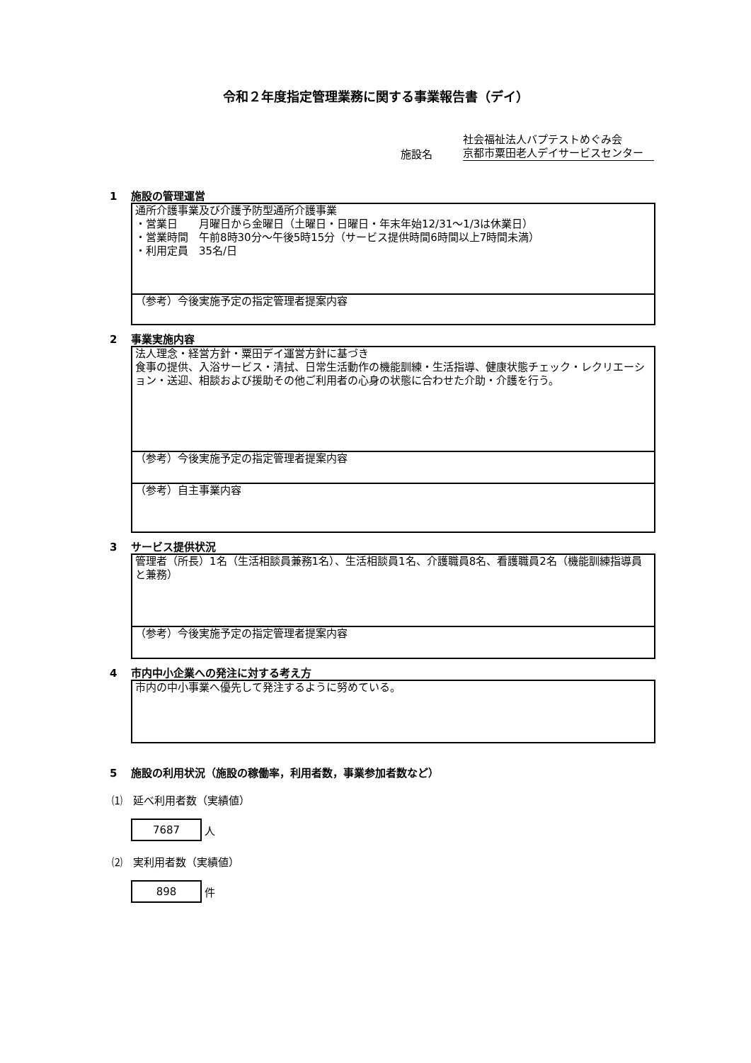令和２年度指定管理業務に関する事業報告書（デイ）
施設名
社会福祉法人バプテストめぐみ会
京都市粟田老人デイサービスセンター
1 施設の管理運営
通所介護事業及び介護予防型通所介護事業
・営業日　　月曜日から金曜日（土曜日・日曜日・年末年始12/31～1/3は休業日）
・営業時間　午前8時30分～午後5時15分（サービス提供時間6時間以上7時間未満）
・利用定員　35名/日
（参考）今後実施予定の指定管理者提案内容
2 事業実施内容
法人理念・経営方針・粟田デイ運営方針に基づき
食事の提供、入浴サービス・清拭、日常生活動作の機能訓練・生活指導、健康状態チェック・レクリエーション・送迎、相談および援助その他ご利用者の心身の状態に合わせた介助・介護を行う。
（参考）今後実施予定の指定管理者提案内容
（参考）自主事業内容
3 サービス提供状況
管理者（所長）1名（生活相談員兼務1名）、生活相談員1名、介護職員8名、看護職員2名（機能訓練指導員と兼務）
（参考）今後実施予定の指定管理者提案内容
4 市内中小企業への発注に対する考え方
市内の中小事業へ優先して発注するように努めている。
5 施設の利用状況（施設の稼働率，利用者数，事業参加者数など）
⑴　延べ利用者数（実績値）
7687
人
⑵　実利用者数（実績値）
898
件